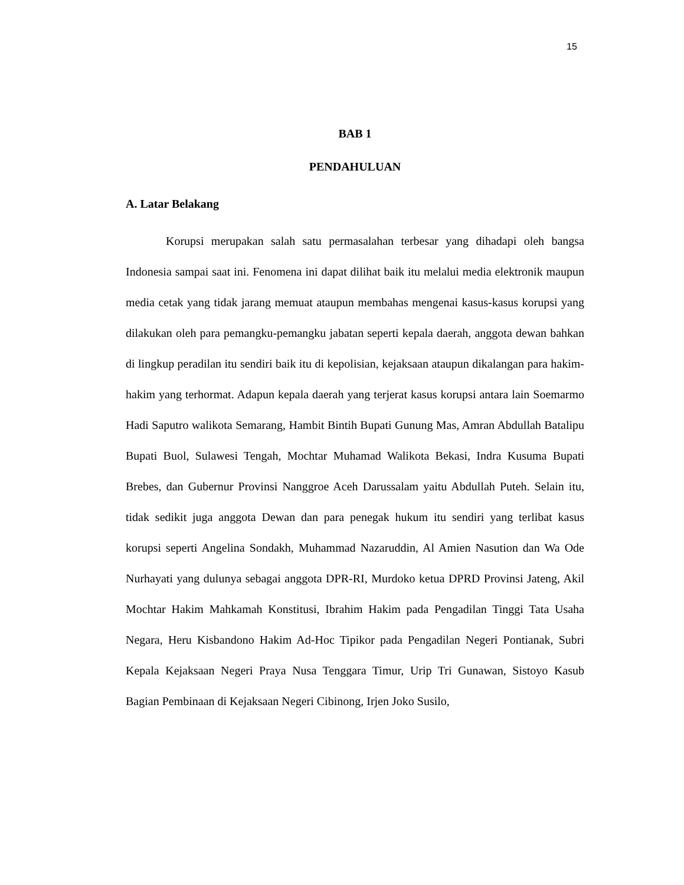15
BAB 1
PENDAHULUAN
A. Latar Belakang
Korupsi merupakan salah satu permasalahan terbesar yang dihadapi oleh bangsa Indonesia sampai saat ini. Fenomena ini dapat dilihat baik itu melalui media elektronik maupun media cetak yang tidak jarang memuat ataupun membahas mengenai kasus-kasus korupsi yang dilakukan oleh para pemangku-pemangku jabatan seperti kepala daerah, anggota dewan bahkan di lingkup peradilan itu sendiri baik itu di kepolisian, kejaksaan ataupun dikalangan para hakim-hakim yang terhormat. Adapun kepala daerah yang terjerat kasus korupsi antara lain Soemarmo Hadi Saputro walikota Semarang, Hambit Bintih Bupati Gunung Mas, Amran Abdullah Batalipu Bupati Buol, Sulawesi Tengah, Mochtar Muhamad Walikota Bekasi, Indra Kusuma Bupati Brebes, dan Gubernur Provinsi Nanggroe Aceh Darussalam yaitu Abdullah Puteh. Selain itu, tidak sedikit juga anggota Dewan dan para penegak hukum itu sendiri yang terlibat kasus korupsi seperti Angelina Sondakh, Muhammad Nazaruddin, Al Amien Nasution dan Wa Ode Nurhayati yang dulunya sebagai anggota DPR-RI, Murdoko ketua DPRD Provinsi Jateng, Akil Mochtar Hakim Mahkamah Konstitusi, Ibrahim Hakim pada Pengadilan Tinggi Tata Usaha Negara, Heru Kisbandono Hakim Ad-Hoc Tipikor pada Pengadilan Negeri Pontianak, Subri Kepala Kejaksaan Negeri Praya Nusa Tenggara Timur, Urip Tri Gunawan, Sistoyo Kasub Bagian Pembinaan di Kejaksaan Negeri Cibinong, Irjen Joko Susilo,